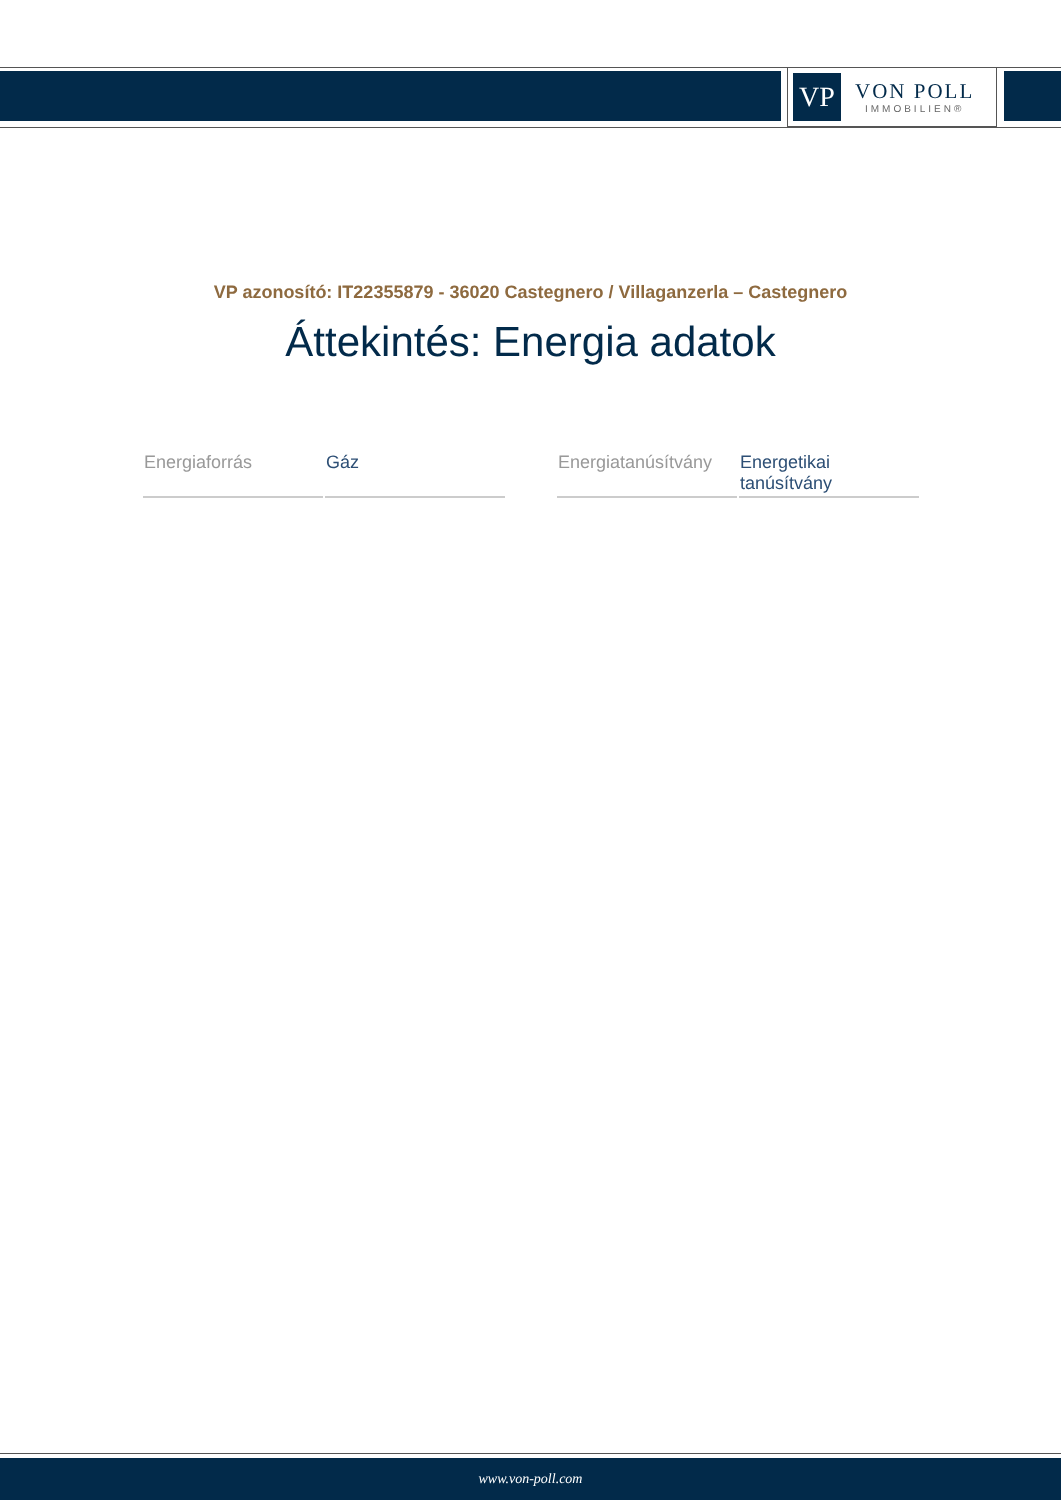VP
VON POLL
IMMOBILIEN®
VP azonosító: IT22355879 - 36020 Castegnero / Villaganzerla – Castegnero
Áttekintés: Energia adatok
| Energiaforrás | Gáz |
| Energiatanúsítvány | Energetikai tanúsítvány |
www.von-poll.com